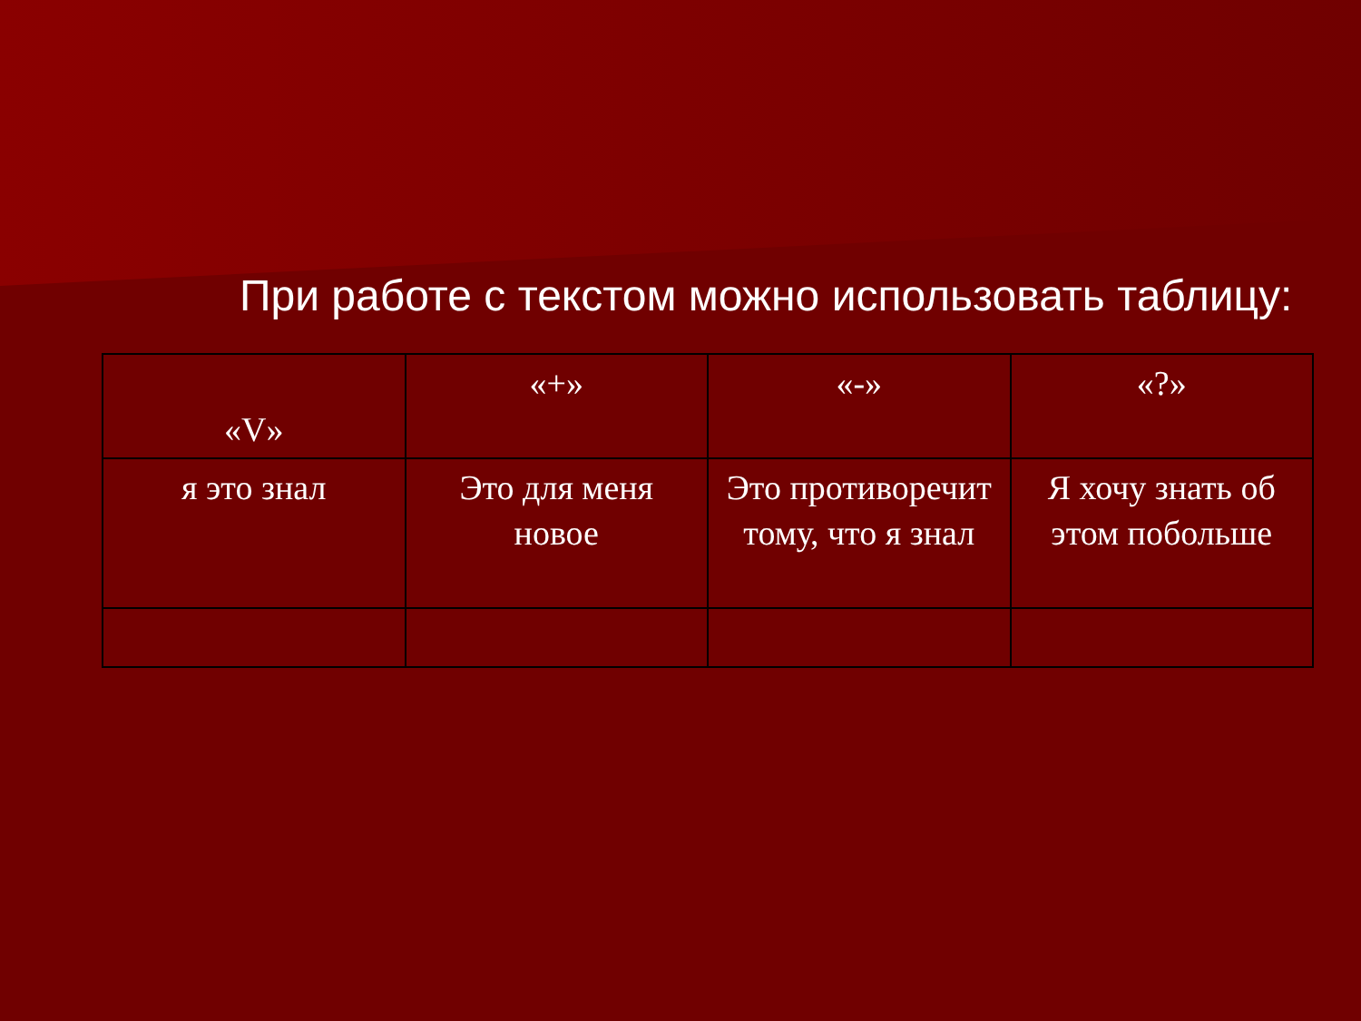При работе с текстом можно использовать таблицу:
| «V» | «+» | «-» | «?» |
| я это знал | Это для меня новое | Это противоречит тому, что я знал | Я хочу знать об этом побольше |